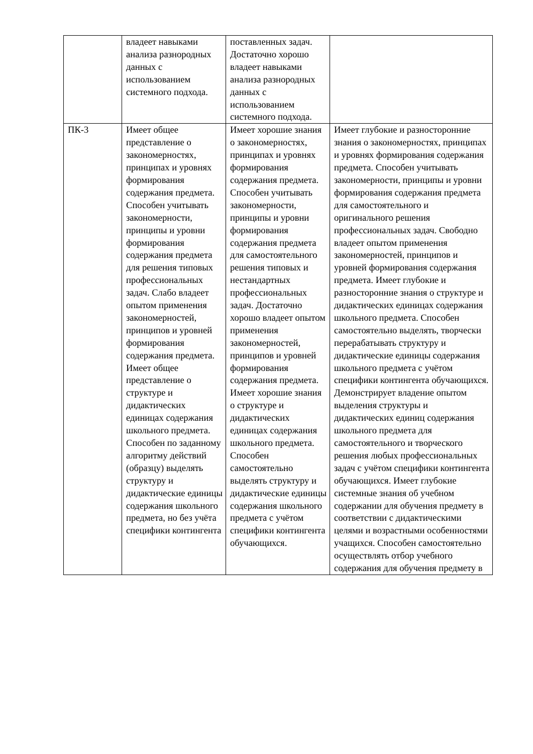| | владеет навыками анализа разнородных данных с использованием системного подхода. | поставленных задач. Достаточно хорошо владеет навыками анализа разнородных данных с использованием системного подхода. | |
| ПК-3 | Имеет общее представление о закономерностях, принципах и уровнях формирования содержания предмета. Способен учитывать закономерности, принципы и уровни формирования содержания предмета для решения типовых профессиональных задач. Слабо владеет опытом применения закономерностей, принципов и уровней формирования содержания предмета. Имеет общее представление о структуре и дидактических единицах содержания школьного предмета. Способен по заданному алгоритму действий (образцу) выделять структуру и дидактические единицы содержания школьного предмета, но без учёта специфики контингента | Имеет хорошие знания о закономерностях, принципах и уровнях формирования содержания предмета. Способен учитывать закономерности, принципы и уровни формирования содержания предмета для самостоятельного решения типовых и нестандартных профессиональных задач. Достаточно хорошо владеет опытом применения закономерностей, принципов и уровней формирования содержания предмета. Имеет хорошие знания о структуре и дидактических единицах содержания школьного предмета. Способен самостоятельно выделять структуру и дидактические единицы содержания школьного предмета с учётом специфики контингента обучающихся. | Имеет глубокие и разносторонние знания о закономерностях, принципах и уровнях формирования содержания предмета. Способен учитывать закономерности, принципы и уровни формирования содержания предмета для самостоятельного и оригинального решения профессиональных задач. Свободно владеет опытом применения закономерностей, принципов и уровней формирования содержания предмета. Имеет глубокие и разносторонние знания о структуре и дидактических единицах содержания школьного предмета. Способен самостоятельно выделять, творчески перерабатывать структуру и дидактические единицы содержания школьного предмета с учётом специфики контингента обучающихся. Демонстрирует владение опытом выделения структуры и дидактических единиц содержания школьного предмета для самостоятельного и творческого решения любых профессиональных задач с учётом специфики контингента обучающихся. Имеет глубокие системные знания об учебном содержании для обучения предмету в соответствии с дидактическими целями и возрастными особенностями учащихся. Способен самостоятельно осуществлять отбор учебного содержания для обучения предмету в |